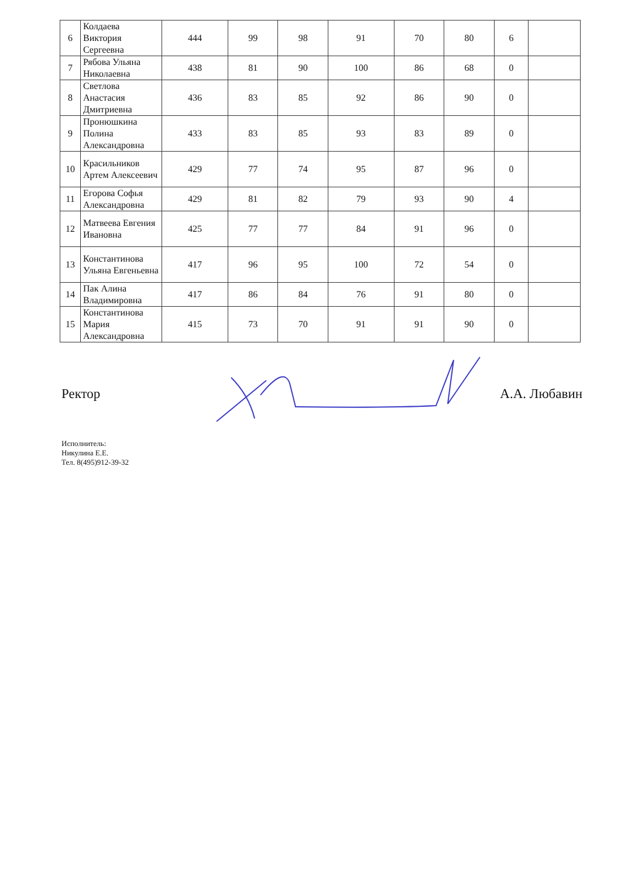| 6 | Колдаева Виктория Сергеевна | 444 | 99 | 98 | 91 | 70 | 80 | 6 | |
| 7 | Рябова Ульяна Николаевна | 438 | 81 | 90 | 100 | 86 | 68 | 0 | |
| 8 | Светлова Анастасия Дмитриевна | 436 | 83 | 85 | 92 | 86 | 90 | 0 | |
| 9 | Пронюшкина Полина Александровна | 433 | 83 | 85 | 93 | 83 | 89 | 0 | |
| 10 | Красильников Артем Алексеевич | 429 | 77 | 74 | 95 | 87 | 96 | 0 | |
| 11 | Егорова Софья Александровна | 429 | 81 | 82 | 79 | 93 | 90 | 4 | |
| 12 | Матвеева Евгения Ивановна | 425 | 77 | 77 | 84 | 91 | 96 | 0 | |
| 13 | Константинова Ульяна Евгеньевна | 417 | 96 | 95 | 100 | 72 | 54 | 0 | |
| 14 | Пак Алина Владимировна | 417 | 86 | 84 | 76 | 91 | 80 | 0 | |
| 15 | Константинова Мария Александровна | 415 | 73 | 70 | 91 | 91 | 90 | 0 | |
Ректор А.А. Любавин
Исполнитель:
Никулина Е.Е.
Тел. 8(495)912-39-32